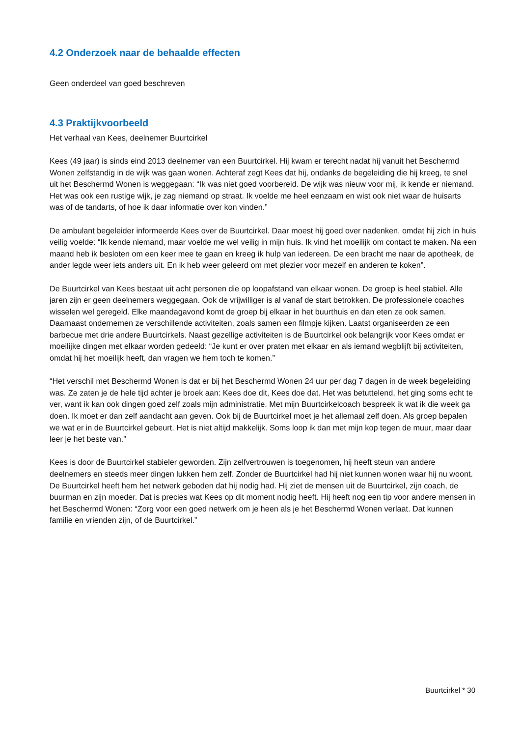4.2 Onderzoek naar de behaalde effecten
Geen onderdeel van goed beschreven
4.3 Praktijkvoorbeeld
Het verhaal van Kees, deelnemer Buurtcirkel
Kees (49 jaar) is sinds eind 2013 deelnemer van een Buurtcirkel. Hij kwam er terecht nadat hij vanuit het Beschermd Wonen zelfstandig in de wijk was gaan wonen. Achteraf zegt Kees dat hij, ondanks de begeleiding die hij kreeg, te snel uit het Beschermd Wonen is weggegaan: “Ik was niet goed voorbereid. De wijk was nieuw voor mij, ik kende er niemand. Het was ook een rustige wijk, je zag niemand op straat. Ik voelde me heel eenzaam en wist ook niet waar de huisarts was of de tandarts, of hoe ik daar informatie over kon vinden.”
De ambulant begeleider informeerde Kees over de Buurtcirkel. Daar moest hij goed over nadenken, omdat hij zich in huis veilig voelde: “Ik kende niemand, maar voelde me wel veilig in mijn huis. Ik vind het moeilijk om contact te maken. Na een maand heb ik besloten om een keer mee te gaan en kreeg ik hulp van iedereen. De een bracht me naar de apotheek, de ander legde weer iets anders uit. En ik heb weer geleerd om met plezier voor mezelf en anderen te koken”.
De Buurtcirkel van Kees bestaat uit acht personen die op loopafstand van elkaar wonen. De groep is heel stabiel. Alle jaren zijn er geen deelnemers weggegaan. Ook de vrijwilliger is al vanaf de start betrokken. De professionele coaches wisselen wel geregeld. Elke maandagavond komt de groep bij elkaar in het buurthuis en dan eten ze ook samen. Daarnaast ondernemen ze verschillende activiteiten, zoals samen een filmpje kijken. Laatst organiseerden ze een barbecue met drie andere Buurtcirkels. Naast gezellige activiteiten is de Buurtcirkel ook belangrijk voor Kees omdat er moeilijke dingen met elkaar worden gedeeld: “Je kunt er over praten met elkaar en als iemand wegblijft bij activiteiten, omdat hij het moeilijk heeft, dan vragen we hem toch te komen.”
“Het verschil met Beschermd Wonen is dat er bij het Beschermd Wonen 24 uur per dag 7 dagen in de week begeleiding was. Ze zaten je de hele tijd achter je broek aan: Kees doe dit, Kees doe dat. Het was betuttelend, het ging soms echt te ver, want ik kan ook dingen goed zelf zoals mijn administratie. Met mijn Buurtcirkelcoach bespreek ik wat ik die week ga doen. Ik moet er dan zelf aandacht aan geven. Ook bij de Buurtcirkel moet je het allemaal zelf doen. Als groep bepalen we wat er in de Buurtcirkel gebeurt. Het is niet altijd makkelijk. Soms loop ik dan met mijn kop tegen de muur, maar daar leer je het beste van.”
Kees is door de Buurtcirkel stabieler geworden. Zijn zelfvertrouwen is toegenomen, hij heeft steun van andere deelnemers en steeds meer dingen lukken hem zelf. Zonder de Buurtcirkel had hij niet kunnen wonen waar hij nu woont. De Buurtcirkel heeft hem het netwerk geboden dat hij nodig had. Hij ziet de mensen uit de Buurtcirkel, zijn coach, de buurman en zijn moeder. Dat is precies wat Kees op dit moment nodig heeft. Hij heeft nog een tip voor andere mensen in het Beschermd Wonen: “Zorg voor een goed netwerk om je heen als je het Beschermd Wonen verlaat. Dat kunnen familie en vrienden zijn, of de Buurtcirkel.”
Buurtcirkel * 30